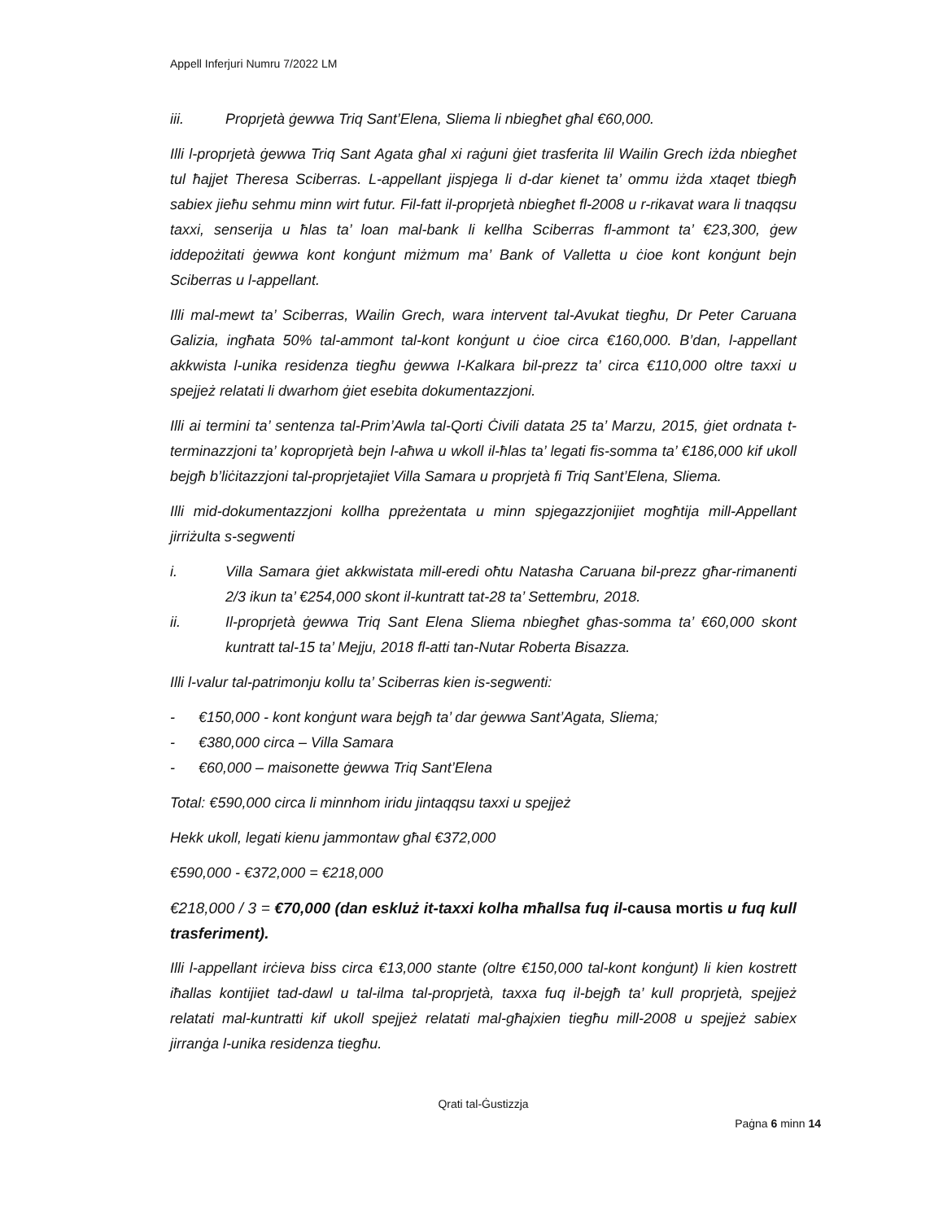Appell Inferjuri Numru 7/2022 LM
iii. Proprjetà ġewwa Triq Sant’Elena, Sliema li nbiegħet għal €60,000.
Illi l-proprjetà ġewwa Triq Sant Agata għal xi raġuni ġiet trasferita lil Wailin Grech iżda nbiegħet tul ħajjet Theresa Sciberras. L-appellant jispjega li d-dar kienet ta’ ommu iżda xtaqet tbiegħ sabiex jieħu sehmu minn wirt futur. Fil-fatt il-proprjetà nbiegħet fl-2008 u r-rikavat wara li tnaqqsu taxxi, senserija u ħlas ta’ loan mal-bank li kellha Sciberras fl-ammont ta’ €23,300, ġew iddepożitati ġewwa kont konġunt miżmum ma’ Bank of Valletta u ċioe kont konġunt bejn Sciberras u l-appellant.
Illi mal-mewt ta’ Sciberras, Wailin Grech, wara intervent tal-Avukat tiegħu, Dr Peter Caruana Galizia, ingħata 50% tal-ammont tal-kont konġunt u ċioe circa €160,000. B’dan, l-appellant akkwista l-unika residenza tiegħu ġewwa l-Kalkara bil-prezz ta’ circa €110,000 oltre taxxi u spejjeż relatati li dwarhom ġiet esebita dokumentazzjoni.
Illi ai termini ta’ sentenza tal-Prim’Awla tal-Qorti Ċivili datata 25 ta’ Marzu, 2015, ġiet ordnata t-terminazzjoni ta’ koproprjetà bejn l-aħwa u wkoll il-ħlas ta’ legati fis-somma ta’ €186,000 kif ukoll bejgħ b’liċitazzjoni tal-proprjetajiet Villa Samara u proprjetà fi Triq Sant’Elena, Sliema.
Illi mid-dokumentazzjoni kollha ppreżentata u minn spjegazzjonijiet mogħtija mill-Appellant jirriżulta s-segwenti
i. Villa Samara ġiet akkwistata mill-eredi oħtu Natasha Caruana bil-prezz għar-rimanenti 2/3 ikun ta’ €254,000 skont il-kuntratt tat-28 ta’ Settembru, 2018.
ii. Il-proprjetà ġewwa Triq Sant Elena Sliema nbiegħet għas-somma ta’ €60,000 skont kuntratt tal-15 ta’ Mejju, 2018 fl-atti tan-Nutar Roberta Bisazza.
Illi l-valur tal-patrimonju kollu ta’ Sciberras kien is-segwenti:
- €150,000 - kont konġunt wara bejgħ ta’ dar ġewwa Sant’Agata, Sliema;
- €380,000 circa – Villa Samara
- €60,000 – maisonette ġewwa Triq Sant’Elena
Total: €590,000 circa li minnhom iridu jintaqqsu taxxi u spejjeż
Hekk ukoll, legati kienu jammontaw għal €372,000
€590,000 - €372,000 = €218,000
€218,000 / 3 = €70,000 (dan eskluż it-taxxi kolha mħallsa fuq il-causa mortis u fuq kull trasferiment).
Illi l-appellant irċieva biss circa €13,000 stante (oltre €150,000 tal-kont konġunt) li kien kostrett iħallas kontijiet tad-dawl u tal-ilma tal-proprjetà, taxxa fuq il-bejgħ ta’ kull proprjetà, spejjeż relatati mal-kuntratti kif ukoll spejjeż relatati mal-għajxien tiegħu mill-2008 u spejjeż sabiex jirranġa l-unika residenza tiegħu.
Qrati tal-Ġustizzja
Paġna 6 minn 14